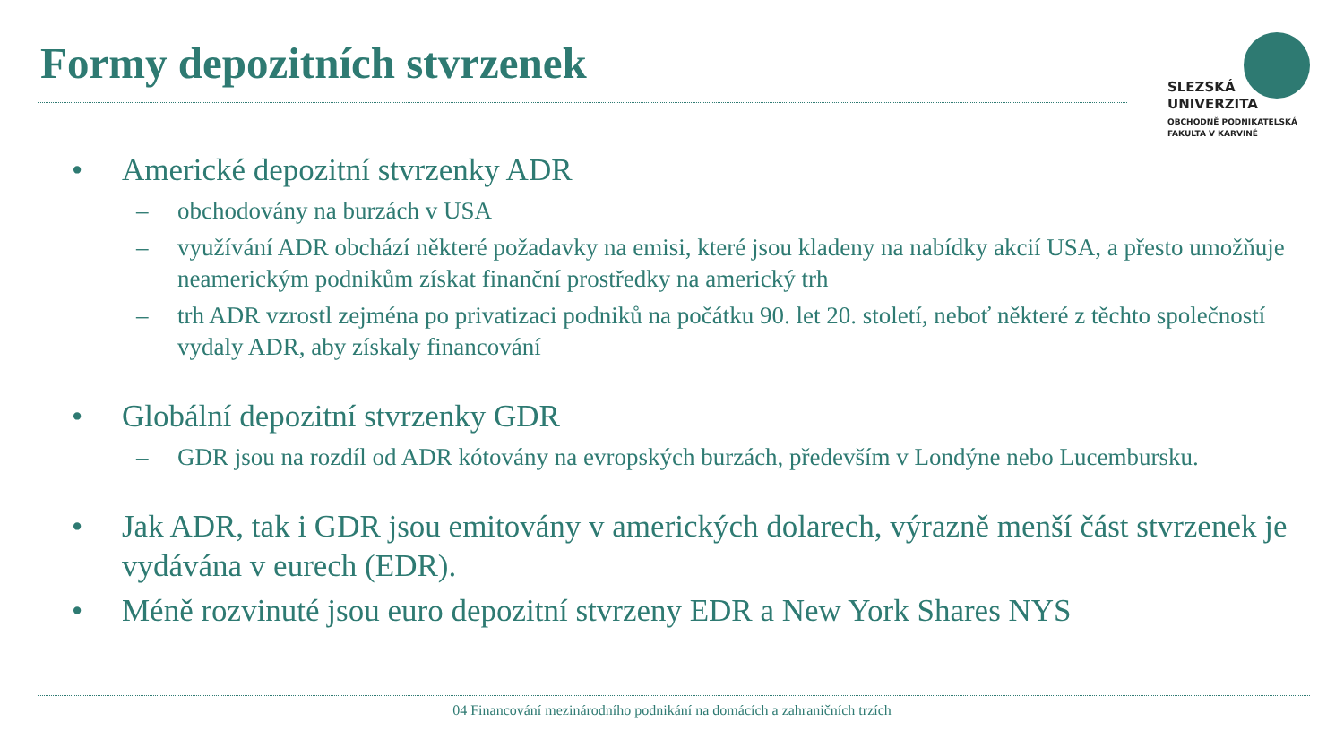Formy depozitních stvrzenek
SLEZSKÁ
UNIVERZITA
OBCHODNĚ PODNIKATELSKÁ
FAKULTA V KARVINÉ
• Americké depozitní stvrzenky ADR
– obchodovány na burzách v USA
– využívání ADR obchází některé požadavky na emisi, které jsou kladeny na nabídky akcií USA, a přesto umožňuje neamerickým podnikům získat finanční prostředky na americký trh
– trh ADR vzrostl zejména po privatizaci podniků na počátku 90. let 20. století, neboť některé z těchto společností vydaly ADR, aby získaly financování
• Globální depozitní stvrzenky GDR
– GDR jsou na rozdíl od ADR kótovány na evropských burzách, především v Londýne nebo Lucembursku.
• Jak ADR, tak i GDR jsou emitovány v amerických dolarech, výrazně menší část stvrzenek je vydávána v eurech (EDR).
• Méně rozvinuté jsou euro depozitní stvrzeny EDR a New York Shares NYS
04 Financování mezinárodního podnikání na domácích a zahraničních trzích